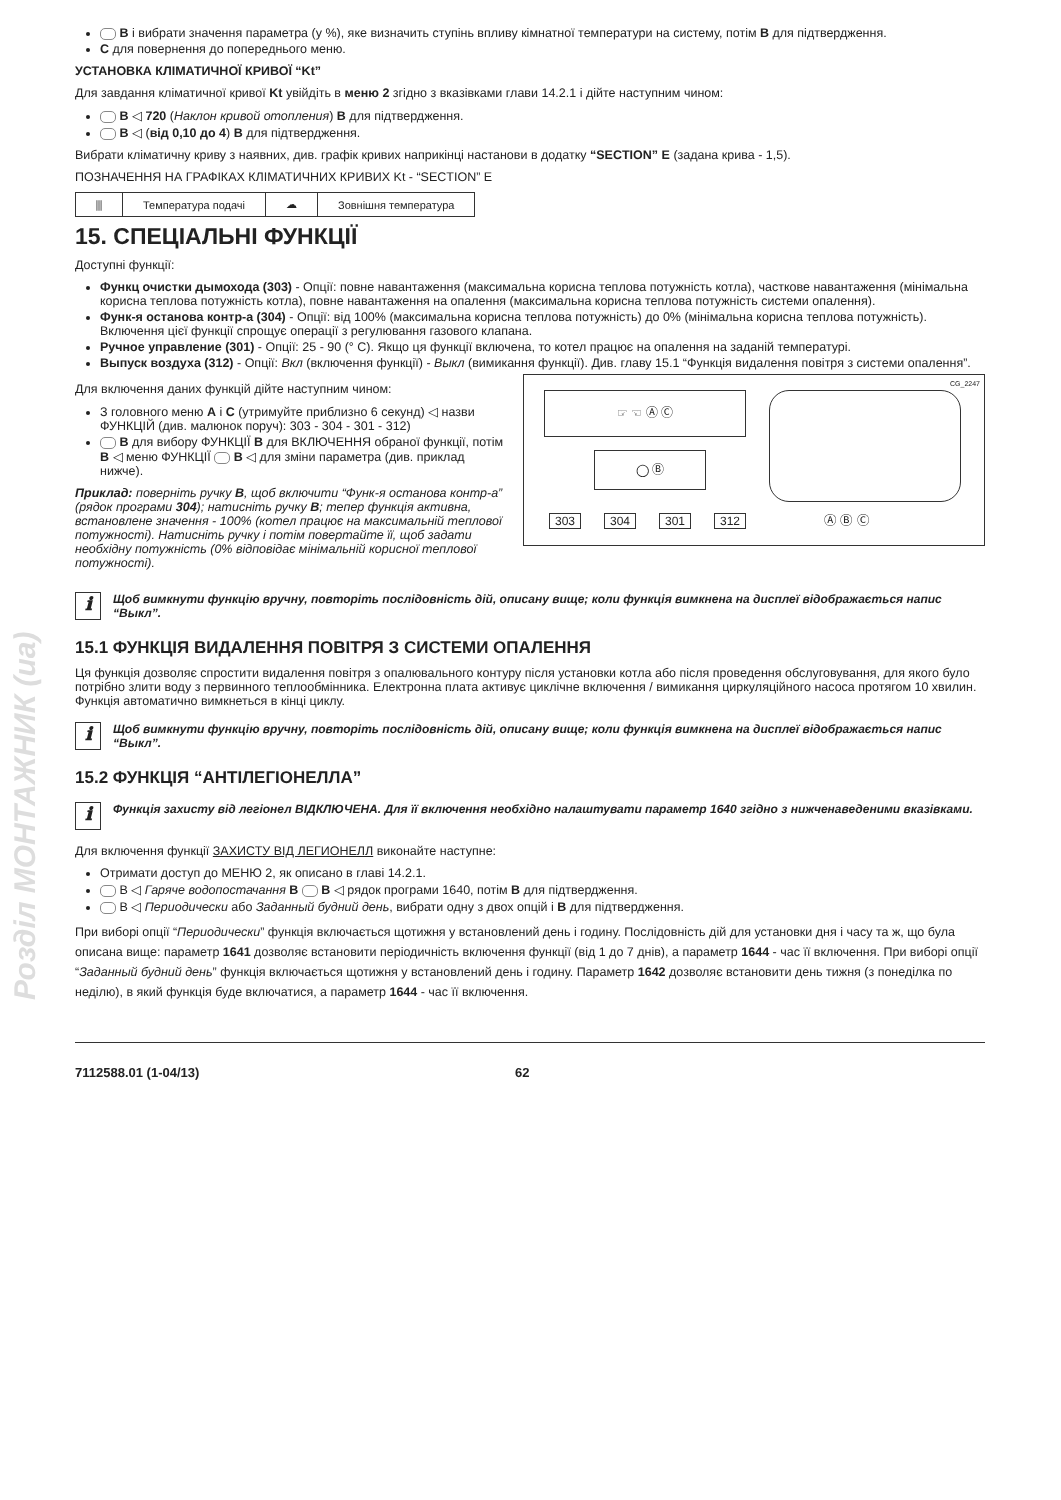Розділ МОНТАЖНИК (ua)
B і вибрати значення параметра (у %), яке визначить ступінь впливу кімнатної температури на систему, потім B для підтвердження.
C для повернення до попереднього меню.
УСТАНОВКА КЛІМАТИЧНОЇ КРИВОЇ “Kt”
Для завдання кліматичної кривої Kt увійдіть в меню 2 згідно з вказівками глави 14.2.1 і дійте наступним чином:
B ◁ 720 (Наклон кривой отопления) B для підтвердження.
B ◁ (від 0,10 до 4) B для підтвердження.
Вибрати кліматичну криву з наявних, див. графік кривих наприкінці настанови в додатку “SECTION” E (задана крива - 1,5).
ПОЗНАЧЕННЯ НА ГРАФІКАХ КЛІМАТИЧНИХ КРИВИХ Kt - “SECTION” E
| ⫼ | Температура подачі | ☁ | Зовнішня температура |
15. СПЕЦІАЛЬНІ ФУНКЦІЇ
Доступні функції:
Функц очистки дымохода (303) - Опції: повне навантаження (максимальна корисна теплова потужність котла), часткове навантаження (мінімальна корисна теплова потужність котла), повне навантаження на опалення (максимальна корисна теплова потужність системи опалення).
Функ-я останова контр-а (304) - Опції: від 100% (максимальна корисна теплова потужність) до 0% (мінімальна корисна теплова потужність). Включення цієї функції спрощує операції з регулювання газового клапана.
Ручное управление (301) - Опції: 25 - 90 (° C). Якщо ця функції включена, то котел працює на опалення на заданій температурі.
Выпуск воздуха (312) - Опції: Вкл (включення функції) - Выкл (вимикання функції). Див. главу 15.1 “Функція видалення повітря з системи опалення”.
☞ ☜ Ⓐ Ⓒ
◯ Ⓑ
303 304 301 312 Ⓐ Ⓑ Ⓒ
CG_2247
Для включення даних функцій дійте наступним чином:
З головного меню A і C (утримуйте приблизно 6 секунд) ◁ назви ФУНКЦІЙ (див. малюнок поруч): 303 - 304 - 301 - 312)
B для вибору ФУНКЦІЇ B для ВКЛЮЧЕННЯ обраної функції, потім B ◁ меню ФУНКЦІЇ B ◁ для зміни параметра (див. приклад нижче).
Приклад: поверніть ручку B, щоб включити “Функ-я останова контр-а” (рядок програми 304); натисніть ручку B; тепер функція активна, встановлене значення - 100% (котел працює на максимальній теплової потужності). Натисніть ручку і потім повертайте її, щоб задати необхідну потужність (0% відповідає мінімальній корисної теплової потужності).
ℹ
Щоб вимкнути функцію вручну, повторіть послідовність дій, описану вище; коли функція вимкнена на дисплеї відображається напис “Выкл”.
15.1 ФУНКЦІЯ ВИДАЛЕННЯ ПОВІТРЯ З СИСТЕМИ ОПАЛЕННЯ
Ця функція дозволяє спростити видалення повітря з опалювального контуру після установки котла або після проведення обслуговування, для якого було потрібно злити воду з первинного теплообмінника. Електронна плата активує циклічне включення / вимикання циркуляційного насоса протягом 10 хвилин. Функція автоматично вимкнеться в кінці циклу.
ℹ
Щоб вимкнути функцію вручну, повторіть послідовність дій, описану вище; коли функція вимкнена на дисплеї відображається напис “Выкл”.
15.2 ФУНКЦІЯ “АНТІЛЕГІОНЕЛЛА”
ℹ
Функція захисту від легіонел ВІДКЛЮЧЕНА. Для її включення необхідно налаштувати параметр 1640 згідно з нижченаведеними вказівками.
Для включення функції ЗАХИСТУ ВІД ЛЕГИОНЕЛЛ виконайте наступне:
Отримати доступ до МЕНЮ 2, як описано в главі 14.2.1.
B ◁ Гаряче водопостачання B B ◁ рядок програми 1640, потім B для підтвердження.
B ◁ Периодически або Заданный будний день, вибрати одну з двох опцій і B для підтвердження.
При виборі опції “Периодически” функція включається щотижня у встановлений день і годину. Послідовність дій для установки дня і часу та ж, що була описана вище: параметр 1641 дозволяє встановити періодичність включення функції (від 1 до 7 днів), а параметр 1644 - час її включення. При виборі опції “Заданный будний день” функція включається щотижня у встановлений день і годину. Параметр 1642 дозволяє встановити день тижня (з понеділка по неділю), в який функція буде включатися, а параметр 1644 - час її включення.
7112588.01 (1-04/13) 62